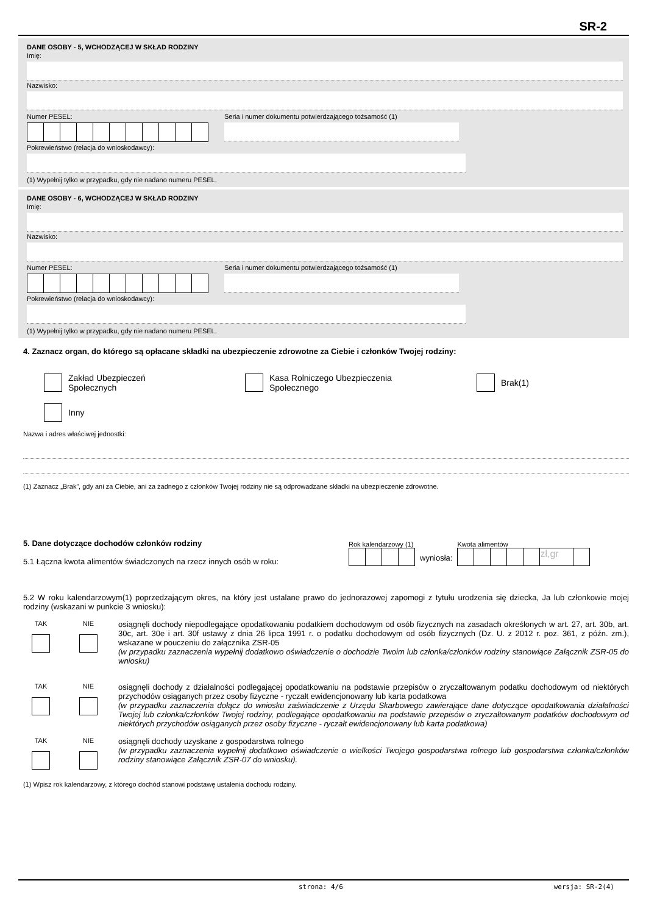SR-2
DANE OSOBY - 5, WCHODZĄCEJ W SKŁAD RODZINY
Imię:
Nazwisko:
Numer PESEL: Seria i numer dokumentu potwierdzającego tożsamość (1)
Pokrewieństwo (relacja do wnioskodawcy):
(1) Wypełnij tylko w przypadku, gdy nie nadano numeru PESEL.
DANE OSOBY - 6, WCHODZĄCEJ W SKŁAD RODZINY
Imię:
Nazwisko:
Numer PESEL: Seria i numer dokumentu potwierdzającego tożsamość (1)
Pokrewieństwo (relacja do wnioskodawcy):
(1) Wypełnij tylko w przypadku, gdy nie nadano numeru PESEL.
4. Zaznacz organ, do którego są opłacane składki na ubezpieczenie zdrowotne za Ciebie i członków Twojej rodziny:
Zakład Ubezpieczeń
Społecznych
Kasa Rolniczego Ubezpieczenia
Społecznego
Brak(1)
Inny
Nazwa i adres właściwej jednostki:
(1) Zaznacz „Brak”, gdy ani za Ciebie, ani za żadnego z członków Twojej rodziny nie są odprowadzane składki na ubezpieczenie zdrowotne.
5. Dane dotyczące dochodów członków rodziny
5.1 Łączna kwota alimentów świadczonych na rzecz innych osób w roku:
Rok kalendarzowy (1)
wyniosła:
Kwota alimentów
zł,gr
5.2 W roku kalendarzowym(1) poprzedzającym okres, na który jest ustalane prawo do jednorazowej zapomogi z tytułu urodzenia się dziecka, Ja lub członkowie mojej rodziny (wskazani w punkcie 3 wniosku):
TAK
NIE
osiągnęli dochody niepodlegające opodatkowaniu podatkiem dochodowym od osób fizycznych na zasadach określonych w art. 27, art. 30b, art. 30c, art. 30e i art. 30f ustawy z dnia 26 lipca 1991 r. o podatku dochodowym od osób fizycznych (Dz. U. z 2012 r. poz. 361, z późn. zm.), wskazane w pouczeniu do załącznika ZSR-05
(w przypadku zaznaczenia wypełnij dodatkowo oświadczenie o dochodzie Twoim lub członka/członków rodziny stanowiące Załącznik ZSR-05 do wniosku)
TAK
NIE
osiągnęli dochody z działalności podlegającej opodatkowaniu na podstawie przepisów o zryczałtowanym podatku dochodowym od niektórych przychodów osiąganych przez osoby fizyczne - ryczałt ewidencjonowany lub karta podatkowa
(w przypadku zaznaczenia dołącz do wniosku zaświadczenie z Urzędu Skarbowego zawierające dane dotyczące opodatkowania działalności Twojej lub członka/członków Twojej rodziny, podlegające opodatkowaniu na podstawie przepisów o zryczałtowanym podatków dochodowym od niektórych przychodów osiąganych przez osoby fizyczne - ryczałt ewidencjonowany lub karta podatkowa)
TAK
NIE
osiągnęli dochody uzyskane z gospodarstwa rolnego
(w przypadku zaznaczenia wypełnij dodatkowo oświadczenie o wielkości Twojego gospodarstwa rolnego lub gospodarstwa członka/członków rodziny stanowiące Załącznik ZSR-07 do wniosku).
(1) Wpisz rok kalendarzowy, z którego dochód stanowi podstawę ustalenia dochodu rodziny.
strona: 4/6 wersja: SR-2(4)